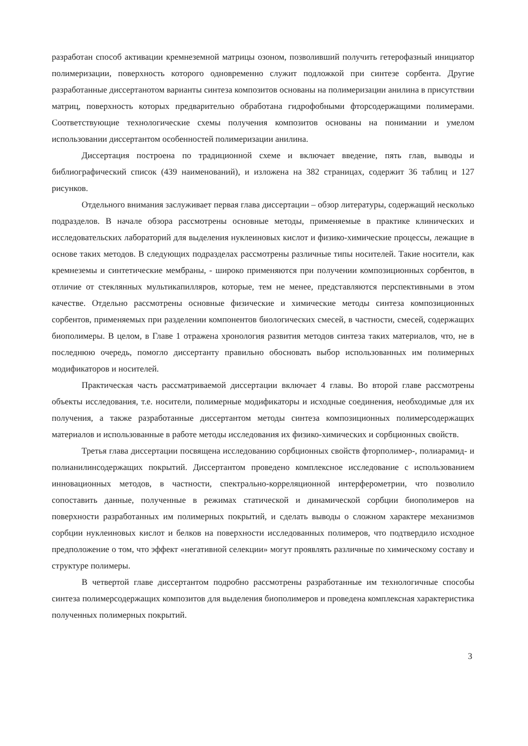разработан способ активации кремнеземной матрицы озоном, позволивший получить гетерофазный инициатор полимеризации, поверхность которого одновременно служит подложкой при синтезе сорбента. Другие разработанные диссертанотом варианты синтеза композитов основаны на полимеризации анилина в присутствии матриц, поверхность которых предварительно обработана гидрофобными фторсодержащими полимерами. Соответствующие технологические схемы получения композитов основаны на понимании и умелом использовании диссертантом особенностей полимеризации анилина.
Диссертация построена по традиционной схеме и включает введение, пять глав, выводы и библиографический список (439 наименований), и изложена на 382 страницах, содержит 36 таблиц и 127 рисунков.
Отдельного внимания заслуживает первая глава диссертации – обзор литературы, содержащий несколько подразделов. В начале обзора рассмотрены основные методы, применяемые в практике клинических и исследовательских лабораторий для выделения нуклеиновых кислот и физико-химические процессы, лежащие в основе таких методов. В следующих подразделах рассмотрены различные типы носителей. Такие носители, как кремнеземы и синтетические мембраны, - широко применяются при получении композиционных сорбентов, в отличие от стеклянных мультикапилляров, которые, тем не менее, представляются перспективными в этом качестве. Отдельно рассмотрены основные физические и химические методы синтеза композиционных сорбентов, применяемых при разделении компонентов биологических смесей, в частности, смесей, содержащих биополимеры. В целом, в Главе 1 отражена хронология развития методов синтеза таких материалов, что, не в последнюю очередь, помогло диссертанту правильно обосновать выбор использованных им полимерных модификаторов и носителей.
Практическая часть рассматриваемой диссертации включает 4 главы. Во второй главе рассмотрены объекты исследования, т.е. носители, полимерные модификаторы и исходные соединения, необходимые для их получения, а также разработанные диссертантом методы синтеза композиционных полимерсодержащих материалов и использованные в работе методы исследования их физико-химических и сорбционных свойств.
Третья глава диссертации посвящена исследованию сорбционных свойств фторполимер-, полиарамид- и полианилинсодержащих покрытий. Диссертантом проведено комплексное исследование с использованием инновационных методов, в частности, спектрально-корреляционной интерферометрии, что позволило сопоставить данные, полученные в режимах статической и динамической сорбции биополимеров на поверхности разработанных им полимерных покрытий, и сделать выводы о сложном характере механизмов сорбции нуклеиновых кислот и белков на поверхности исследованных полимеров, что подтвердило исходное предположение о том, что эффект «негативной селекции» могут проявлять различные по химическому составу и структуре полимеры.
В четвертой главе диссертантом подробно рассмотрены разработанные им технологичные способы синтеза полимерсодержащих композитов для выделения биополимеров и проведена комплексная характеристика полученных полимерных покрытий.
3